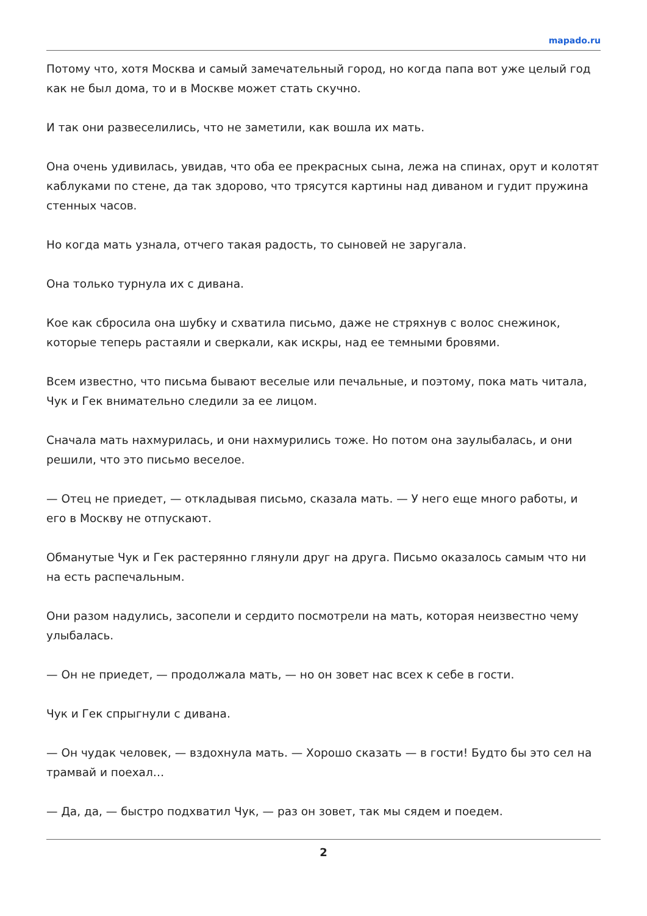mapado.ru
Потому что, хотя Москва и самый замечательный город, но когда папа вот уже целый год как не был дома, то и в Москве может стать скучно.
И так они развеселились, что не заметили, как вошла их мать.
Она очень удивилась, увидав, что оба ее прекрасных сына, лежа на спинах, орут и колотят каблуками по стене, да так здорово, что трясутся картины над диваном и гудит пружина стенных часов.
Но когда мать узнала, отчего такая радость, то сыновей не заругала.
Она только турнула их с дивана.
Кое как сбросила она шубку и схватила письмо, даже не стряхнув с волос снежинок, которые теперь растаяли и сверкали, как искры, над ее темными бровями.
Всем известно, что письма бывают веселые или печальные, и поэтому, пока мать читала, Чук и Гек внимательно следили за ее лицом.
Сначала мать нахмурилась, и они нахмурились тоже. Но потом она заулыбалась, и они решили, что это письмо веселое.
— Отец не приедет, — откладывая письмо, сказала мать. — У него еще много работы, и его в Москву не отпускают.
Обманутые Чук и Гек растерянно глянули друг на друга. Письмо оказалось самым что ни на есть распечальным.
Они разом надулись, засопели и сердито посмотрели на мать, которая неизвестно чему улыбалась.
— Он не приедет, — продолжала мать, — но он зовет нас всех к себе в гости.
Чук и Гек спрыгнули с дивана.
— Он чудак человек, — вздохнула мать. — Хорошо сказать — в гости! Будто бы это сел на трамвай и поехал…
— Да, да, — быстро подхватил Чук, — раз он зовет, так мы сядем и поедем.
2